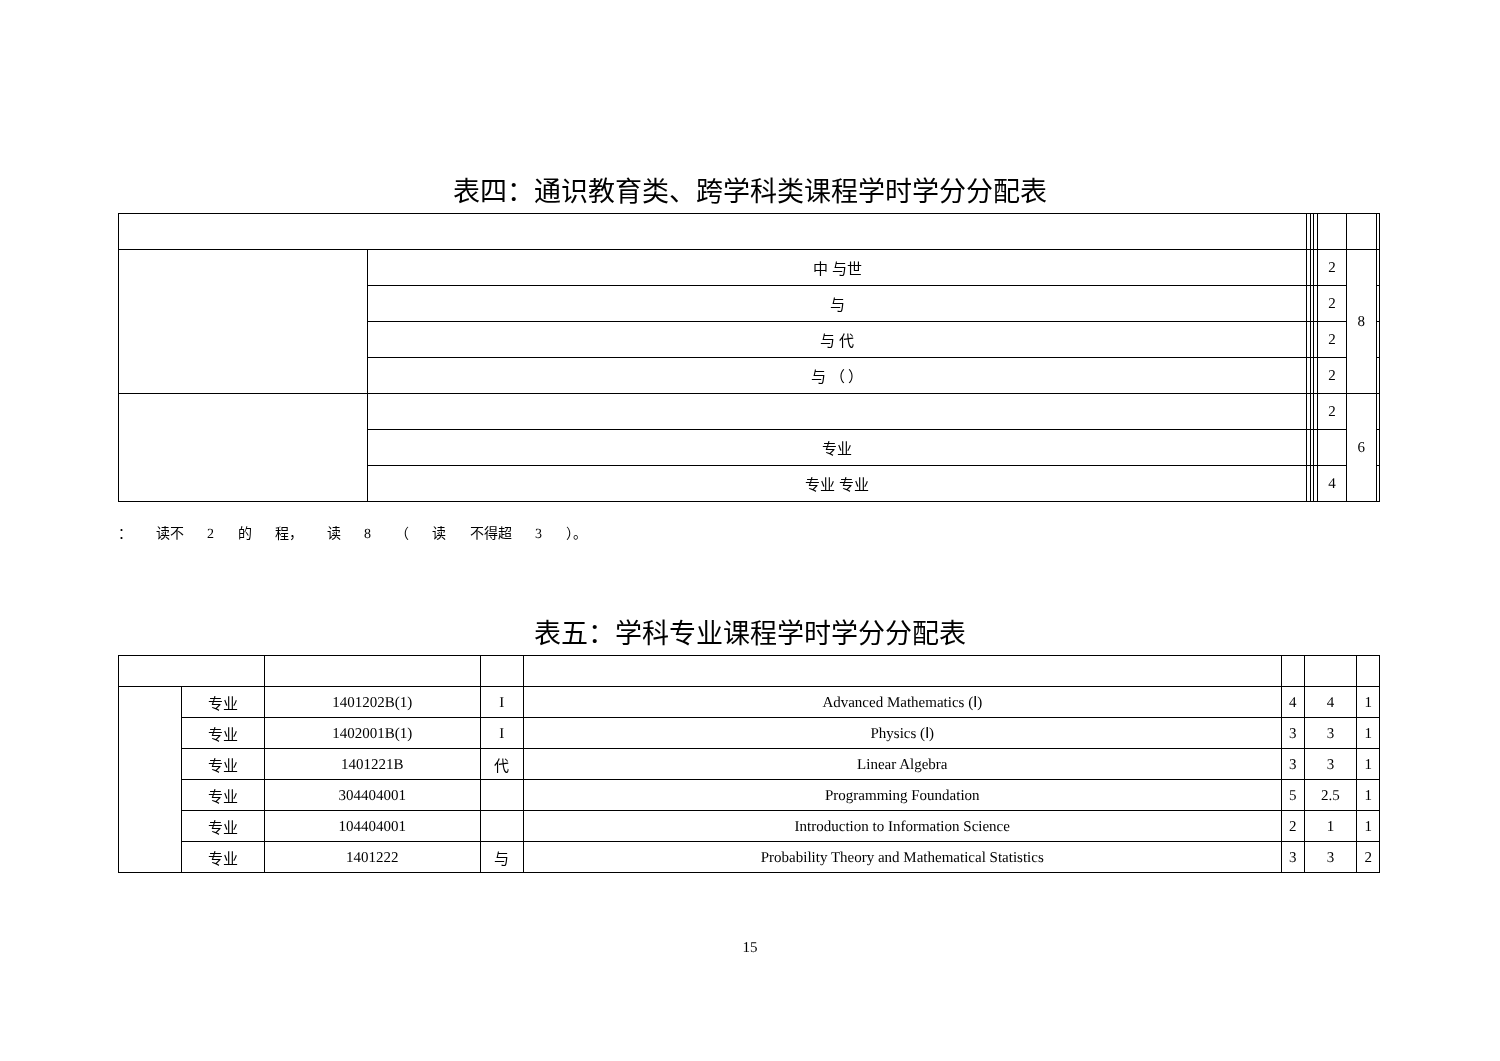表四：通识教育类、跨学科类课程学时学分分配表
| | 中 与世 | | | | 2 | 8 | |
| | 与 | | | | 2 | | |
| | 与 代 | | | | 2 | | |
| | 与 （ ） | | | | 2 | | |
| | | | | | 2 | 6 | |
| | 专业 | | | | | | |
| | 专业 专业 | | | | 4 | | |
： 读不 2 的 程， 读 8 （ 读 不得超 3 ）。
表五：学科专业课程学时学分分配表
| | 专业 | 1401202B(1) | I | Advanced Mathematics (Ⅰ) | 4 | 4 | 1 |
| | 专业 | 1402001B(1) | I | Physics (Ⅰ) | 3 | 3 | 1 |
| | 专业 | 1401221B | 代 | Linear Algebra | 3 | 3 | 1 |
| | 专业 | 304404001 | | Programming Foundation | 5 | 2.5 | 1 |
| | 专业 | 104404001 | | Introduction to Information Science | 2 | 1 | 1 |
| | 专业 | 1401222 | 与 | Probability Theory and Mathematical Statistics | 3 | 3 | 2 |
15